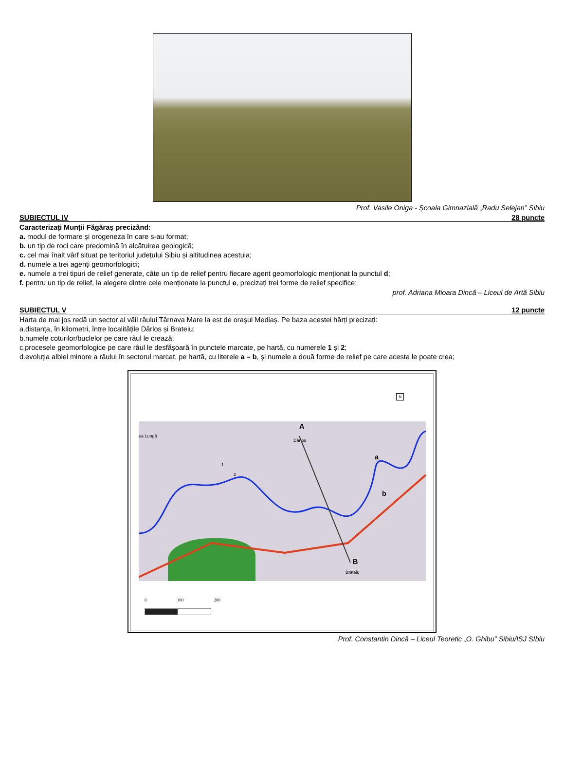Prof. Vasile Oniga - Școala Gimnazială „Radu Selejan” Sibiu
SUBIECTUL IV 28 puncte
Caracterizați Munții Făgăraş precizând:
a. modul de formare şi orogeneza în care s-au format;
b. un tip de roci care predomină în alcătuirea geologică;
c. cel mai înalt vârf situat pe teritoriul județului Sibiu și altitudinea acestuia;
d. numele a trei agenți geomorfologici;
e. numele a trei tipuri de relief generate, câte un tip de relief pentru fiecare agent geomorfologic menționat la punctul d;
f. pentru un tip de relief, la alegere dintre cele menționate la punctul e, precizați trei forme de relief specifice;
prof. Adriana Mioara Dincă – Liceul de Artă Sibiu
SUBIECTUL V 12 puncte
Harta de mai jos redă un sector al văii râului Târnava Mare la est de orașul Mediaș. Pe baza acestei hărți precizați:
a.distanța, în kilometri, între localitățile Dârlos și Brateiu;
b.numele coturilor/buclelor pe care râul le crează;
c.procesele geomorfologice pe care râul le desfășoară în punctele marcate, pe hartă, cu numerele 1 și 2;
d.evoluția albiei minore a râului în sectorul marcat, pe hartă, cu literele a – b, şi numele a două forme de relief pe care acesta le poate crea;
N
A
ea Lungă
Dârlos
a
b
1
2
B
Brateiu
0 100 200
Prof. Constantin Dincă – Liceul Teoretic „O. Ghibu” Sibiu/ISJ SIbiu